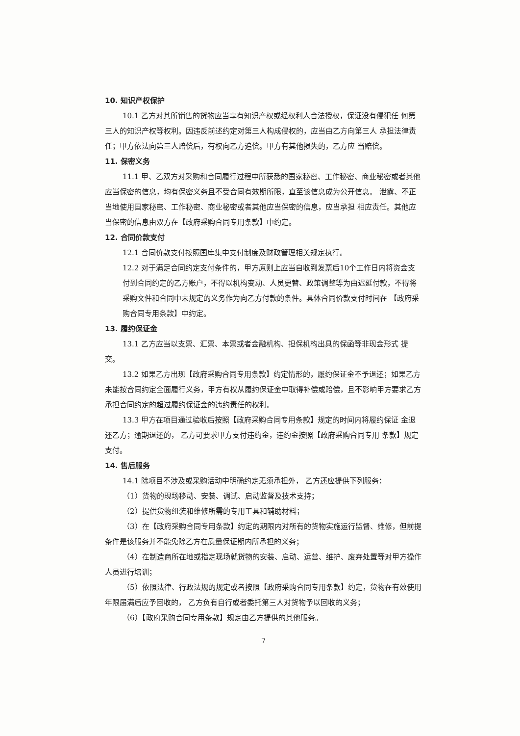10. 知识产权保护
10.1 乙方对其所销售的货物应当享有知识产权或经权利人合法授权，保证没有侵犯任 何第三人的知识产权等权利。因违反前述约定对第三人构成侵权的，应当由乙方向第三人 承担法律责任；甲方依法向第三人赔偿后，有权向乙方追偿。甲方有其他损失的，乙方应 当赔偿。
11. 保密义务
11.1 甲、乙双方对采购和合同履行过程中所获悉的国家秘密、工作秘密、商业秘密或者其他应当保密的信息，均有保密义务且不受合同有效期所限，直至该信息成为公开信息。 泄露、不正当地使用国家秘密、工作秘密、商业秘密或者其他应当保密的信息，应当承担 相应责任。其他应当保密的信息由双方在【政府采购合同专用条款】中约定。
12. 合同价款支付
12.1 合同价款支付按照国库集中支付制度及财政管理相关规定执行。
12.2 对于满足合同约定支付条件的，甲方原则上应当自收到发票后10个工作日内将资金支付到合同约定的乙方账户，不得以机构变动、人员更替、政策调整等为由迟延付款，不得将采购文件和合同中未规定的义务作为向乙方付款的条件。具体合同价款支付时间在 【政府采购合同专用条款】中约定。
13. 履约保证金
13.1 乙方应当以支票、汇票、本票或者金融机构、担保机构出具的保函等非现金形式 提交。
13.2 如果乙方出现【政府采购合同专用条款】约定情形的，履约保证金不予退还；如果乙方未能按合同约定全面履行义务，甲方有权从履约保证金中取得补偿或赔偿，且不影响甲方要求乙方承担合同约定的超过履约保证金的违约责任的权利。
13.3 甲方在项目通过验收后按照【政府采购合同专用条款】规定的时间内将履约保证 金退还乙方；逾期退还的， 乙方可要求甲方支付违约金，违约金按照【政府采购合同专用 条款】规定支付。
14. 售后服务
14.1 除项目不涉及或采购活动中明确约定无须承担外， 乙方还应提供下列服务：
（1）货物的现场移动、安装、调试、启动监督及技术支持；
（2）提供货物组装和维修所需的专用工具和辅助材料；
（3）在【政府采购合同专用条款】约定的期限内对所有的货物实施运行监督、维修，但前提条件是该服务并不能免除乙方在质量保证期内所承担的义务；
（4）在制造商所在地或指定现场就货物的安装、启动、运营、维护、废弃处置等对甲方操作人员进行培训；
（5）依照法律、行政法规的规定或者按照【政府采购合同专用条款】约定，货物在有效使用年限届满后应予回收的， 乙方负有自行或者委托第三人对货物予以回收的义务；
（6）【政府采购合同专用条款】规定由乙方提供的其他服务。
7